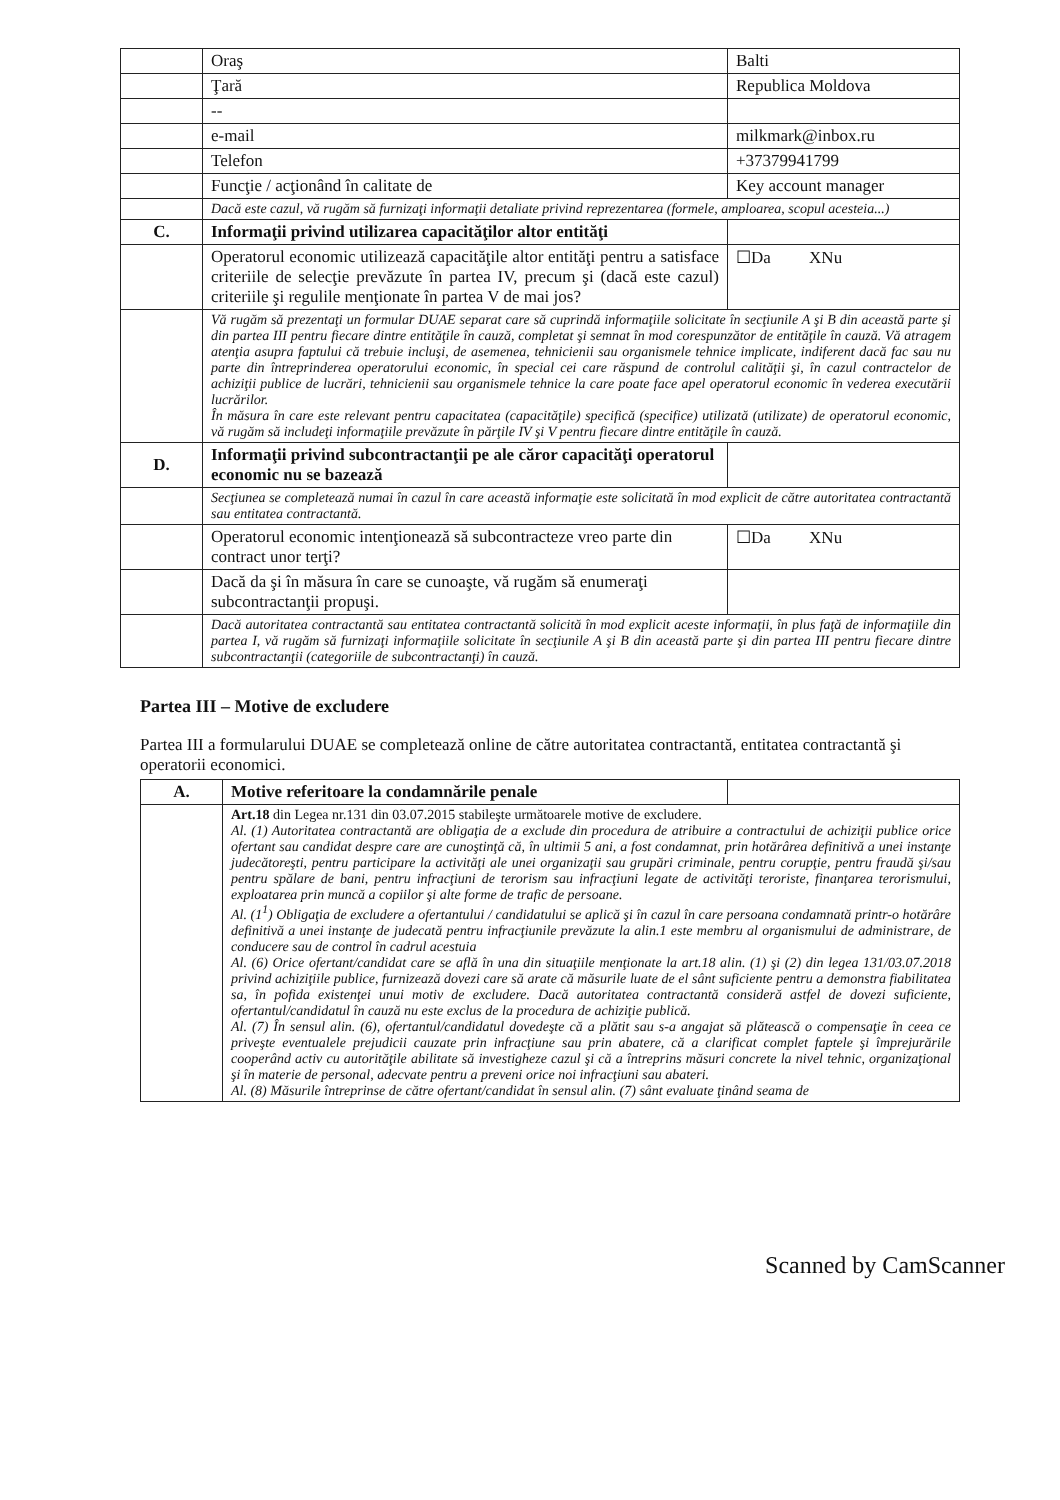| | Oraş | Balti |
| | Ţară | Republica Moldova |
| | -- | |
| | e-mail | milkmark@inbox.ru |
| | Telefon | +37379941799 |
| | Funcţie / acţionând în calitate de | Key account manager |
| | Dacă este cazul, vă rugăm să furnizaţi informaţii detaliate privind reprezentarea (formele, amploarea, scopul acesteia...) | |
| C. | Informaţii privind utilizarea capacităţilor altor entităţi | |
| | Operatorul economic utilizează capacităţile altor entităţi pentru a satisface criteriile de selecţie prevăzute în partea IV, precum şi (dacă este cazul) criteriile şi regulile menţionate în partea V de mai jos? | ☐Da XNu |
| | Vă rugăm să prezentaţi un formular DUAE separat care să cuprindă informaţiile solicitate în secţiunile A şi B din această parte şi din partea III pentru fiecare dintre entităţile în cauză, completat şi semnat în mod corespunzător de entităţile în cauză. Vă atragem atenţia asupra faptului că trebuie incluşi, de asemenea, tehnicienii sau organismele tehnice implicate, indiferent dacă fac sau nu parte din întreprinderea operatorului economic, în special cei care răspund de controlul calităţii şi, în cazul contractelor de achiziţii publice de lucrări, tehnicienii sau organismele tehnice la care poate face apel operatorul economic în vederea executării lucrărilor. În măsura în care este relevant pentru capacitatea (capacităţile) specifică (specifice) utilizată (utilizate) de operatorul economic, vă rugăm să includeţi informaţiile prevăzute în părţile IV şi V pentru fiecare dintre entităţile în cauză. | |
| D. | Informaţii privind subcontractanţii pe ale căror capacităţi operatorul economic nu se bazează | |
| | Secţiunea se completează numai în cazul în care această informaţie este solicitată în mod explicit de către autoritatea contractantă sau entitatea contractantă. | |
| | Operatorul economic intenţionează să subcontracteze vreo parte din contract unor terţi? | ☐Da XNu |
| | Dacă da şi în măsura în care se cunoaşte, vă rugăm să enumeraţi subcontractanţii propuşi. | |
| | Dacă autoritatea contractantă sau entitatea contractantă solicită în mod explicit aceste informaţii, în plus faţă de informaţiile din partea I, vă rugăm să furnizaţi informaţiile solicitate în secţiunile A şi B din această parte şi din partea III pentru fiecare dintre subcontractanţii (categoriile de subcontractanţi) în cauză. | |
Partea III – Motive de excludere
Partea III a formularului DUAE se completează online de către autoritatea contractantă, entitatea contractantă şi operatorii economici.
| A. | Motive referitoare la condamnările penale | |
| | Art.18 din Legea nr.131 din 03.07.2015 stabileşte următoarele motive de excludere. Al. (1) Autoritatea contractantă are obligaţia de a exclude din procedura de atribuire a contractului de achiziţii publice orice ofertant sau candidat despre care are cunoştinţă că, în ultimii 5 ani, a fost condamnat, prin hotărârea definitivă a unei instanţe judecătoreşti, pentru participare la activităţi ale unei organizaţii sau grupări criminale, pentru corupţie, pentru fraudă şi/sau pentru spălare de bani, pentru infracţiuni de terorism sau infracţiuni legate de activităţi teroriste, finanţarea terorismului, exploatarea prin muncă a copiilor şi alte forme de trafic de persoane. Al. (1<sup>1</sup>) Obligaţia de excludere a ofertantului / candidatului se aplică şi în cazul în care persoana condamnată printr-o hotărâre definitivă a unei instanţe de judecată pentru infracţiunile prevăzute la alin.1 este membru al organismului de administrare, de conducere sau de control în cadrul acestuia Al. (6) Orice ofertant/candidat care se află în una din situaţiile menţionate la art.18 alin. (1) şi (2) din legea 131/03.07.2018 privind achiziţiile publice, furnizează dovezi care să arate că măsurile luate de el sânt suficiente pentru a demonstra fiabilitatea sa, în pofida existenţei unui motiv de excludere. Dacă autoritatea contractantă consideră astfel de dovezi suficiente, ofertantul/candidatul în cauză nu este exclus de la procedura de achiziţie publică. Al. (7) În sensul alin. (6), ofertantul/candidatul dovedeşte că a plătit sau s-a angajat să plătească o compensaţie în ceea ce priveşte eventualele prejudicii cauzate prin infracţiune sau prin abatere, că a clarificat complet faptele şi împrejurările cooperând activ cu autorităţile abilitate să investigheze cazul şi că a întreprins măsuri concrete la nivel tehnic, organizaţional şi în materie de personal, adecvate pentru a preveni orice noi infracţiuni sau abateri. Al. (8) Măsurile întreprinse de către ofertant/candidat în sensul alin. (7) sânt evaluate ţinând seama de | |
Scanned by CamScanner